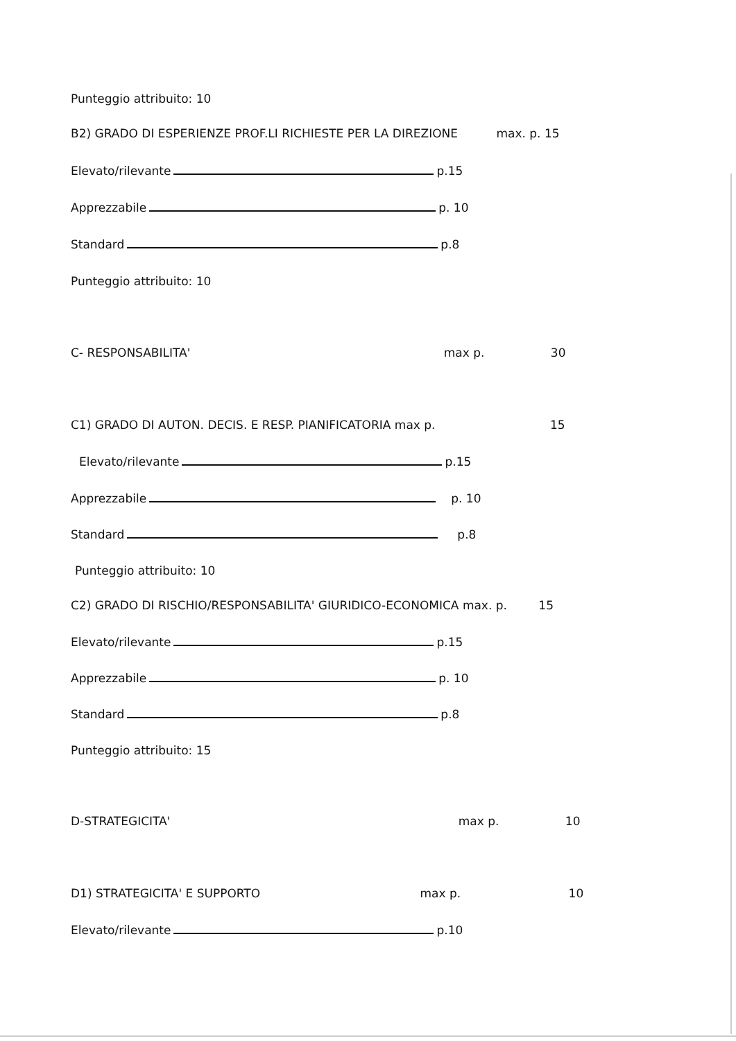Punteggio attribuito: 10
B2) GRADO DI ESPERIENZE PROF.LI RICHIESTE PER LA DIREZIONE max. p. 15
Elevato/rilevante p.15
Apprezzabile p. 10
Standard p.8
Punteggio attribuito: 10
C- RESPONSABILITA' max p. 30
C1) GRADO DI AUTON. DECIS. E RESP. PIANIFICATORIA max p. 15
Elevato/rilevante p.15
Apprezzabile p. 10
Standard p.8
Punteggio attribuito: 10
C2) GRADO DI RISCHIO/RESPONSABILITA' GIURIDICO-ECONOMICA max. p. 15
Elevato/rilevante p.15
Apprezzabile p. 10
Standard p.8
Punteggio attribuito: 15
D-STRATEGICITA' max p. 10
D1) STRATEGICITA' E SUPPORTO max p. 10
Elevato/rilevante p.10